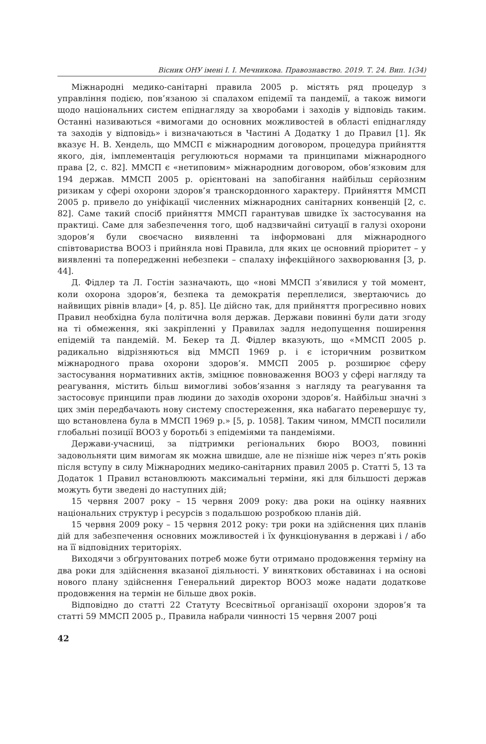Вісник ОНУ імені І. І. Мечникова. Правознавство. 2019. Т. 24. Вип. 1(34)
Міжнародні медико-санітарні правила 2005 р. містять ряд процедур з управління подією, пов’язаною зі спалахом епідемії та пандемії, а також вимоги щодо національних систем епіднагляду за хворобами і заходів у відповідь таким. Останні називаються «вимогами до основних можливостей в області епіднагляду та заходів у відповідь» і визначаються в Частині А Додатку 1 до Правил [1]. Як вказує Н. В. Хендель, що ММСП є міжнародним договором, процедура прийняття якого, дія, імплементація регулюються нормами та принципами міжнародного права [2, с. 82]. ММСП є «нетиповим» міжнародним договором, обов’язковим для 194 держав. ММСП 2005 р. орієнтовані на запобігання найбільш серйозним ризикам у сфері охорони здоров’я транскордонного характеру. Прийняття ММСП 2005 р. привело до уніфікації численних міжнародних санітарних конвенцій [2, с. 82]. Саме такий спосіб прийняття ММСП гарантував швидке їх застосування на практиці. Саме для забезпечення того, щоб надзвичайні ситуації в галузі охорони здоров’я були своєчасно виявленні та інформовані для міжнародного співтовариства ВООЗ і прийняла нові Правила, для яких це основний пріоритет – у виявленні та попередженні небезпеки – спалаху інфекційного захворювання [3, p. 44].
Д. Фідлер та Л. Гостін зазначають, що «нові ММСП з’явилися у той момент, коли охорона здоров’я, безпека та демократія переплелися, звертаючись до найвищих рівнів влади» [4, p. 85]. Це дійсно так, для прийняття прогресивно нових Правил необхідна була політична воля держав. Держави повинні були дати згоду на ті обмеження, які закріпленні у Правилах задля недопущення поширення епідемій та пандемій. М. Бекер та Д. Фідлер вказують, що «ММСП 2005 р. радикально відрізняються від ММСП 1969 р. і є історичним розвитком міжнародного права охорони здоров’я. ММСП 2005 р. розширює сферу застосування нормативних актів, зміцнює повноваження ВООЗ у сфері нагляду та реагування, містить більш вимогливі зобов’язання з нагляду та реагування та застосовує принципи прав людини до заходів охорони здоров’я. Найбільш значні з цих змін передбачають нову систему спостереження, яка набагато перевершує ту, що встановлена була в ММСП 1969 р.» [5, p. 1058]. Таким чином, ММСП посилили глобальні позиції ВООЗ у боротьбі з епідеміями та пандеміями.
Держави-учасниці, за підтримки регіональних бюро ВООЗ, повинні задовольняти цим вимогам як можна швидше, але не пізніше ніж через п’ять років після вступу в силу Міжнародних медико-санітарних правил 2005 р. Статті 5, 13 та Додаток 1 Правил встановлюють максимальні терміни, які для більшості держав можуть бути зведені до наступних дій;
15 червня 2007 року – 15 червня 2009 року: два роки на оцінку наявних національних структур і ресурсів з подальшою розробкою планів дій.
15 червня 2009 року – 15 червня 2012 року: три роки на здійснення цих планів дій для забезпечення основних можливостей і їх функціонування в державі і / або на її відповідних територіях.
Виходячи з обґрунтованих потреб може бути отримано продовження терміну на два роки для здійснення вказаної діяльності. У виняткових обставинах і на основі нового плану здійснення Генеральний директор ВООЗ може надати додаткове продовження на термін не більше двох років.
Відповідно до статті 22 Статуту Всесвітньої організації охорони здоров’я та статті 59 ММСП 2005 р., Правила набрали чинності 15 червня 2007 році
42